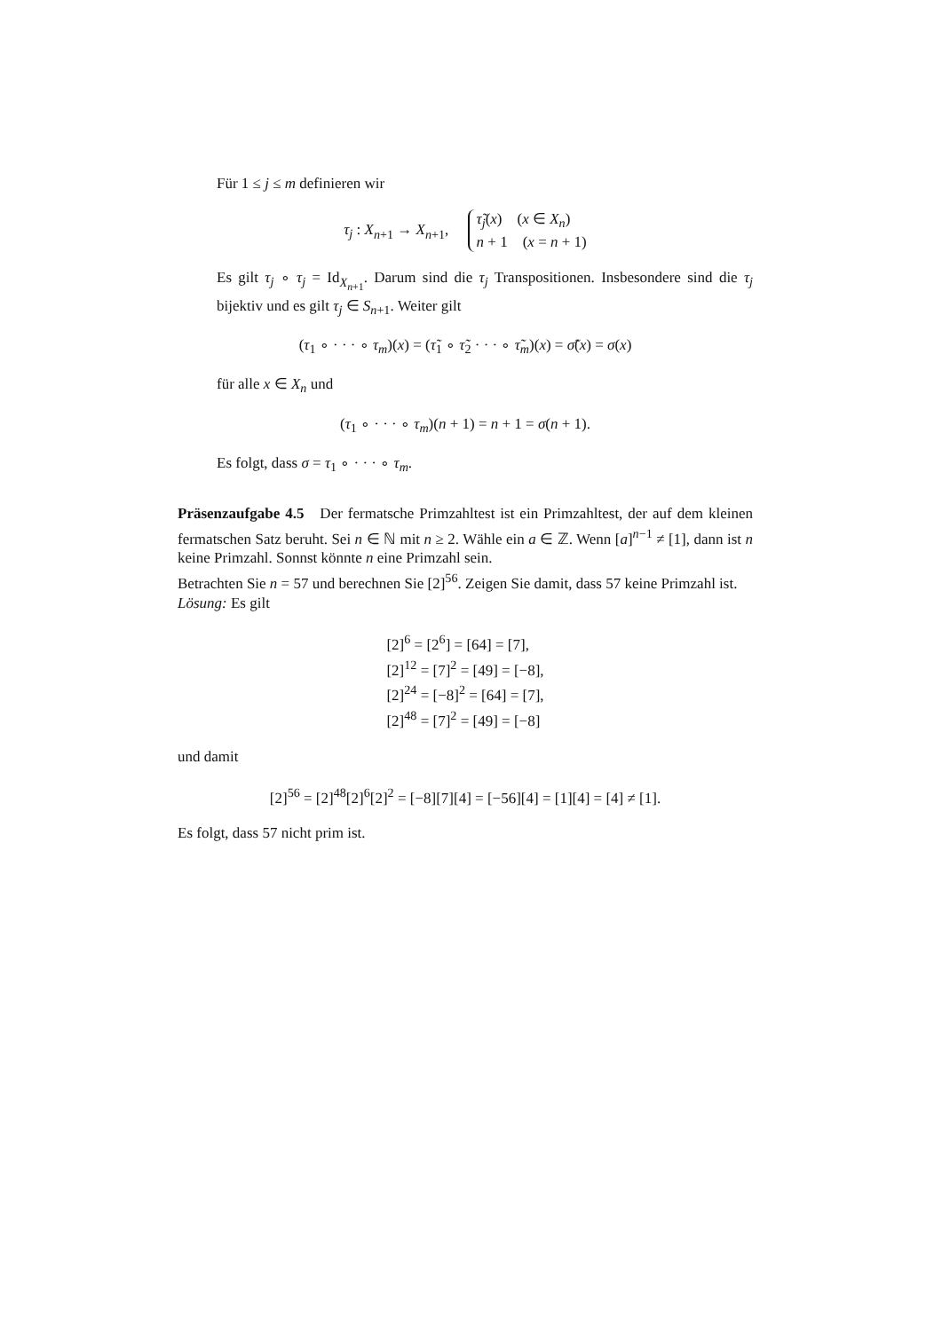Für 1 ≤ j ≤ m definieren wir
τ<sub>j</sub> : X<sub>n+1</sub> → X<sub>n+1</sub>, τ̃<sub>j</sub>(x) (x ∈ X<sub>n</sub>)
n + 1 (x = n + 1)
Es gilt τ<sub>j</sub> ∘ τ<sub>j</sub> = Id<sub>X<sub>n+1</sub></sub>. Darum sind die τ<sub>j</sub> Transpositionen. Insbesondere sind die τ<sub>j</sub> bijektiv und es gilt τ<sub>j</sub> ∈ S<sub>n+1</sub>. Weiter gilt
(τ<sub>1</sub> ∘ · · · ∘ τ<sub>m</sub>)(x) = (τ̃<sub>1</sub> ∘ τ̃<sub>2</sub> · · · ∘ τ̃<sub>m</sub>)(x) = σ̃(x) = σ(x)
für alle x ∈ X<sub>n</sub> und
(τ<sub>1</sub> ∘ · · · ∘ τ<sub>m</sub>)(n + 1) = n + 1 = σ(n + 1).
Es folgt, dass σ = τ<sub>1</sub> ∘ · · · ∘ τ<sub>m</sub>.
Präsenzaufgabe 4.5 Der fermatsche Primzahltest ist ein Primzahltest, der auf dem kleinen fermatschen Satz beruht. Sei n ∈ ℕ mit n ≥ 2. Wähle ein a ∈ ℤ. Wenn [a]<sup>n−1</sup> ≠ [1], dann ist n keine Primzahl. Sonnst könnte n eine Primzahl sein.
Betrachten Sie n = 57 und berechnen Sie [2]<sup>56</sup>. Zeigen Sie damit, dass 57 keine Primzahl ist.
Lösung: Es gilt
[2]<sup>6</sup> = [2<sup>6</sup>] = [64] = [7],
[2]<sup>12</sup> = [7]<sup>2</sup> = [49] = [−8],
[2]<sup>24</sup> = [−8]<sup>2</sup> = [64] = [7],
[2]<sup>48</sup> = [7]<sup>2</sup> = [49] = [−8]
und damit
[2]<sup>56</sup> = [2]<sup>48</sup>[2]<sup>6</sup>[2]<sup>2</sup> = [−8][7][4] = [−56][4] = [1][4] = [4] ≠ [1].
Es folgt, dass 57 nicht prim ist.